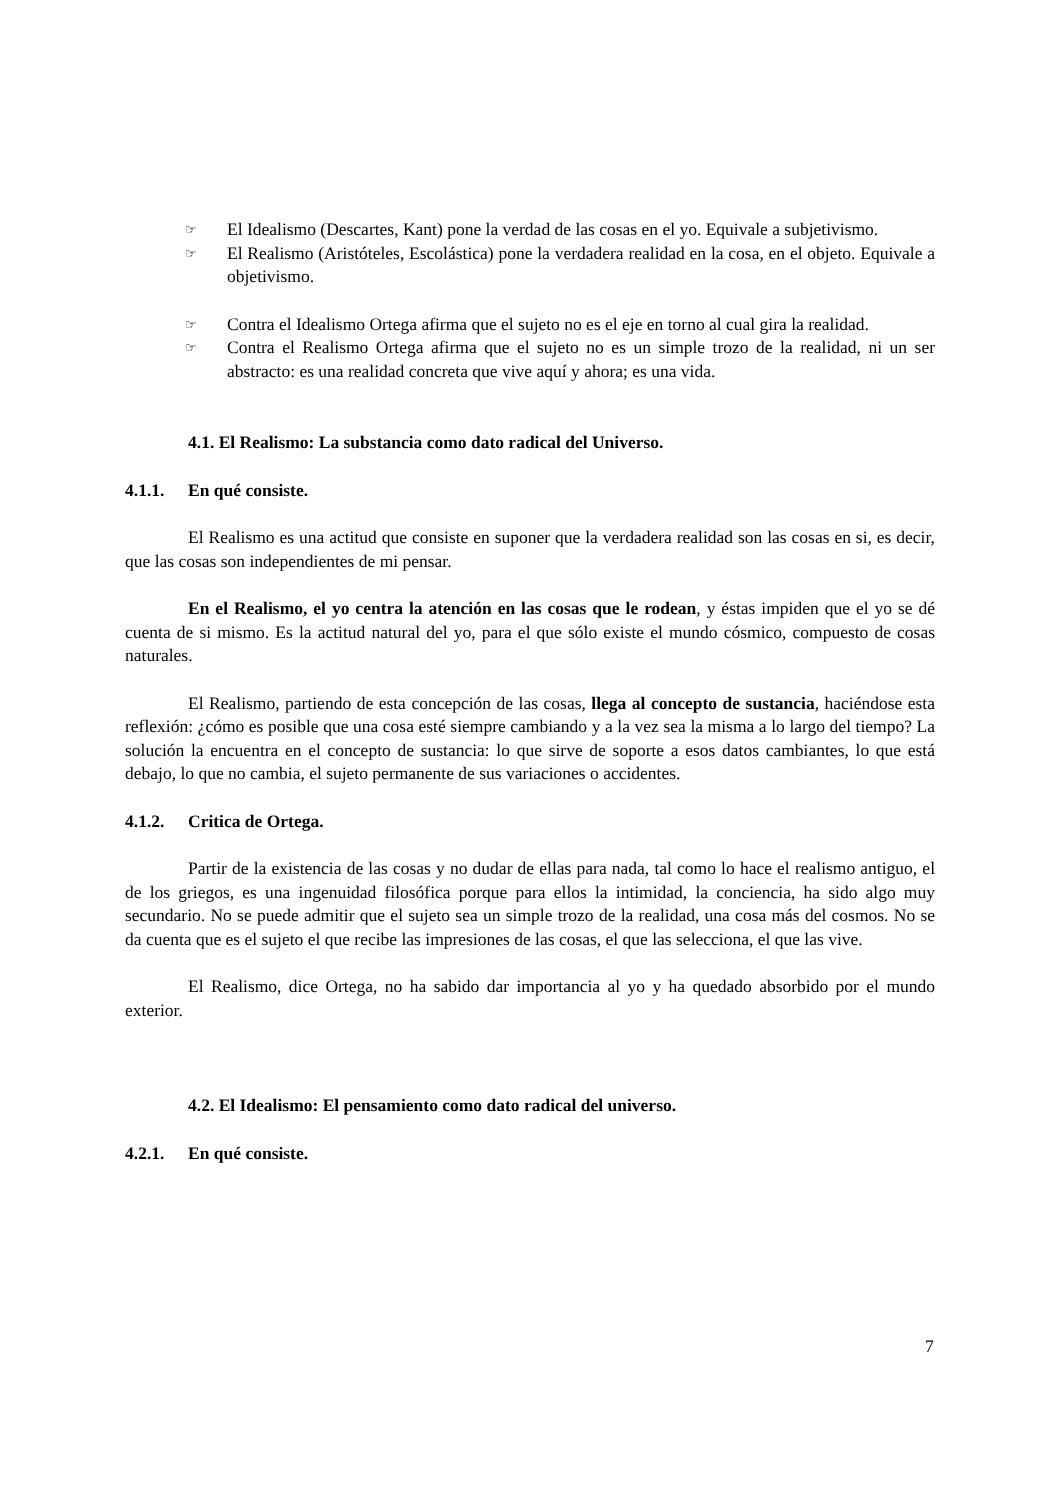☞ El Idealismo (Descartes, Kant) pone la verdad de las cosas en el yo. Equivale a subjetivismo.
☞ El Realismo (Aristóteles, Escolástica) pone la verdadera realidad en la cosa, en el objeto. Equivale a objetivismo.
☞ Contra el Idealismo Ortega afirma que el sujeto no es el eje en torno al cual gira la realidad.
☞ Contra el Realismo Ortega afirma que el sujeto no es un simple trozo de la realidad, ni un ser abstracto: es una realidad concreta que vive aquí y ahora; es una vida.
4.1. El Realismo: La substancia como dato radical del Universo.
4.1.1. En qué consiste.
El Realismo es una actitud que consiste en suponer que la verdadera realidad son las cosas en si, es decir, que las cosas son independientes de mi pensar.
En el Realismo, el yo centra la atención en las cosas que le rodean, y éstas impiden que el yo se dé cuenta de si mismo. Es la actitud natural del yo, para el que sólo existe el mundo cósmico, compuesto de cosas naturales.
El Realismo, partiendo de esta concepción de las cosas, llega al concepto de sustancia, haciéndose esta reflexión: ¿cómo es posible que una cosa esté siempre cambiando y a la vez sea la misma a lo largo del tiempo? La solución la encuentra en el concepto de sustancia: lo que sirve de soporte a esos datos cambiantes, lo que está debajo, lo que no cambia, el sujeto permanente de sus variaciones o accidentes.
4.1.2. Critica de Ortega.
Partir de la existencia de las cosas y no dudar de ellas para nada, tal como lo hace el realismo antiguo, el de los griegos, es una ingenuidad filosófica porque para ellos la intimidad, la conciencia, ha sido algo muy secundario. No se puede admitir que el sujeto sea un simple trozo de la realidad, una cosa más del cosmos. No se da cuenta que es el sujeto el que recibe las impresiones de las cosas, el que las selecciona, el que las vive.
El Realismo, dice Ortega, no ha sabido dar importancia al yo y ha quedado absorbido por el mundo exterior.
4.2. El Idealismo: El pensamiento como dato radical del universo.
4.2.1. En qué consiste.
7